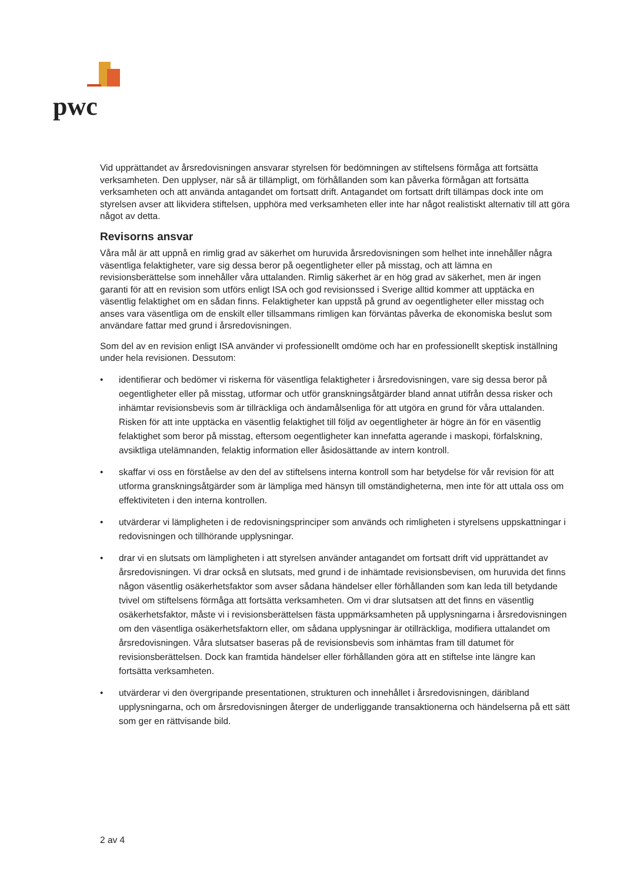pwc
Vid upprättandet av årsredovisningen ansvarar styrelsen för bedömningen av stiftelsens förmåga att fortsätta verksamheten. Den upplyser, när så är tillämpligt, om förhållanden som kan påverka förmågan att fortsätta verksamheten och att använda antagandet om fortsatt drift. Antagandet om fortsatt drift tillämpas dock inte om styrelsen avser att likvidera stiftelsen, upphöra med verksamheten eller inte har något realistiskt alternativ till att göra något av detta.
Revisorns ansvar
Våra mål är att uppnå en rimlig grad av säkerhet om huruvida årsredovisningen som helhet inte innehåller några väsentliga felaktigheter, vare sig dessa beror på oegentligheter eller på misstag, och att lämna en revisionsberättelse som innehåller våra uttalanden. Rimlig säkerhet är en hög grad av säkerhet, men är ingen garanti för att en revision som utförs enligt ISA och god revisionssed i Sverige alltid kommer att upptäcka en väsentlig felaktighet om en sådan finns. Felaktigheter kan uppstå på grund av oegentligheter eller misstag och anses vara väsentliga om de enskilt eller tillsammans rimligen kan förväntas påverka de ekonomiska beslut som användare fattar med grund i årsredovisningen.
Som del av en revision enligt ISA använder vi professionellt omdöme och har en professionellt skeptisk inställning under hela revisionen. Dessutom:
• identifierar och bedömer vi riskerna för väsentliga felaktigheter i årsredovisningen, vare sig dessa beror på oegentligheter eller på misstag, utformar och utför granskningsåtgärder bland annat utifrån dessa risker och inhämtar revisionsbevis som är tillräckliga och ändamålsenliga för att utgöra en grund för våra uttalanden. Risken för att inte upptäcka en väsentlig felaktighet till följd av oegentligheter är högre än för en väsentlig felaktighet som beror på misstag, eftersom oegentligheter kan innefatta agerande i maskopi, förfalskning, avsiktliga utelämnanden, felaktig information eller åsidosättande av intern kontroll.
• skaffar vi oss en förståelse av den del av stiftelsens interna kontroll som har betydelse för vår revision för att utforma granskningsåtgärder som är lämpliga med hänsyn till omständigheterna, men inte för att uttala oss om effektiviteten i den interna kontrollen.
• utvärderar vi lämpligheten i de redovisningsprinciper som används och rimligheten i styrelsens uppskattningar i redovisningen och tillhörande upplysningar.
• drar vi en slutsats om lämpligheten i att styrelsen använder antagandet om fortsatt drift vid upprättandet av årsredovisningen. Vi drar också en slutsats, med grund i de inhämtade revisionsbevisen, om huruvida det finns någon väsentlig osäkerhetsfaktor som avser sådana händelser eller förhållanden som kan leda till betydande tvivel om stiftelsens förmåga att fortsätta verksamheten. Om vi drar slutsatsen att det finns en väsentlig osäkerhetsfaktor, måste vi i revisionsberättelsen fästa uppmärksamheten på upplysningarna i årsredovisningen om den väsentliga osäkerhetsfaktorn eller, om sådana upplysningar är otillräckliga, modifiera uttalandet om årsredovisningen. Våra slutsatser baseras på de revisionsbevis som inhämtas fram till datumet för revisionsberättelsen. Dock kan framtida händelser eller förhållanden göra att en stiftelse inte längre kan fortsätta verksamheten.
• utvärderar vi den övergripande presentationen, strukturen och innehållet i årsredovisningen, däribland upplysningarna, och om årsredovisningen återger de underliggande transaktionerna och händelserna på ett sätt som ger en rättvisande bild.
2 av 4